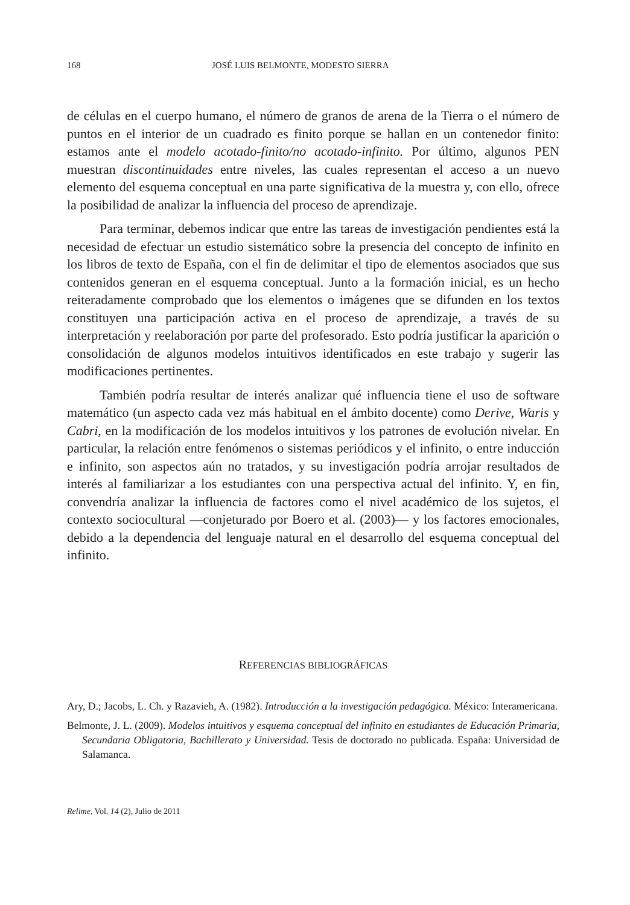168 JOSÉ LUIS BELMONTE, MODESTO SIERRA
de células en el cuerpo humano, el número de granos de arena de la Tierra o el número de puntos en el interior de un cuadrado es finito porque se hallan en un contenedor finito: estamos ante el modelo acotado-finito/no acotado-infinito. Por último, algunos PEN muestran discontinuidades entre niveles, las cuales representan el acceso a un nuevo elemento del esquema conceptual en una parte significativa de la muestra y, con ello, ofrece la posibilidad de analizar la influencia del proceso de aprendizaje.
Para terminar, debemos indicar que entre las tareas de investigación pendientes está la necesidad de efectuar un estudio sistemático sobre la presencia del concepto de infinito en los libros de texto de España, con el fin de delimitar el tipo de elementos asociados que sus contenidos generan en el esquema conceptual. Junto a la formación inicial, es un hecho reiteradamente comprobado que los elementos o imágenes que se difunden en los textos constituyen una participación activa en el proceso de aprendizaje, a través de su interpretación y reelaboración por parte del profesorado. Esto podría justificar la aparición o consolidación de algunos modelos intuitivos identificados en este trabajo y sugerir las modificaciones pertinentes.
También podría resultar de interés analizar qué influencia tiene el uso de software matemático (un aspecto cada vez más habitual en el ámbito docente) como Derive, Waris y Cabri, en la modificación de los modelos intuitivos y los patrones de evolución nivelar. En particular, la relación entre fenómenos o sistemas periódicos y el infinito, o entre inducción e infinito, son aspectos aún no tratados, y su investigación podría arrojar resultados de interés al familiarizar a los estudiantes con una perspectiva actual del infinito. Y, en fin, convendría analizar la influencia de factores como el nivel académico de los sujetos, el contexto sociocultural —conjeturado por Boero et al. (2003)— y los factores emocionales, debido a la dependencia del lenguaje natural en el desarrollo del esquema conceptual del infinito.
REFERENCIAS BIBLIOGRÁFICAS
Ary, D.; Jacobs, L. Ch. y Razavieh, A. (1982). Introducción a la investigación pedagógica. México: Interamericana.
Belmonte, J. L. (2009). Modelos intuitivos y esquema conceptual del infinito en estudiantes de Educación Primaria, Secundaria Obligatoria, Bachillerato y Universidad. Tesis de doctorado no publicada. España: Universidad de Salamanca.
Relime, Vol. 14 (2), Julio de 2011